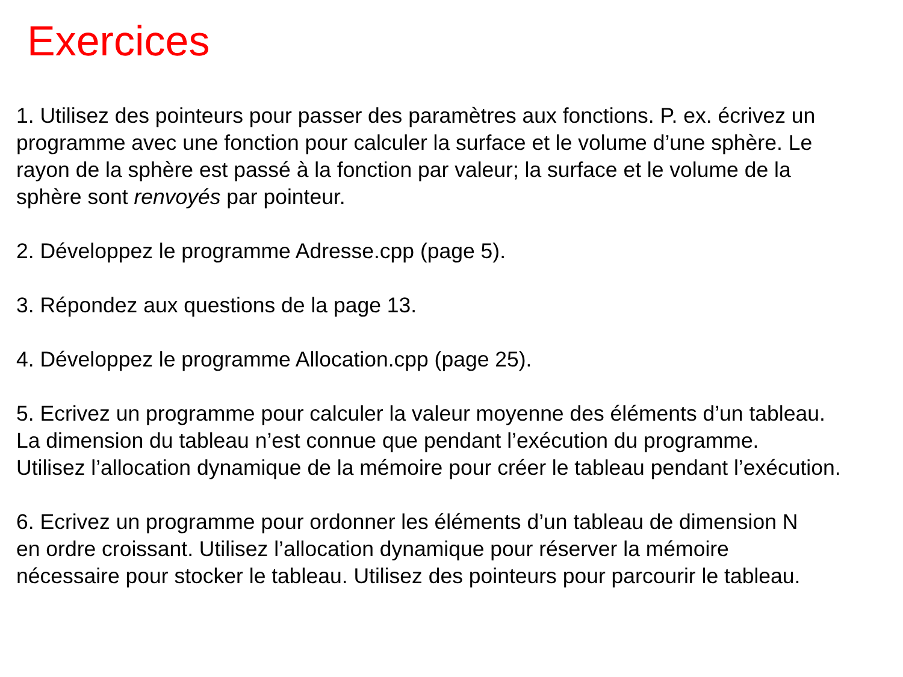Exercices
1. Utilisez des pointeurs pour passer des paramètres aux fonctions. P. ex. écrivez un
programme avec une fonction pour calculer la surface et le volume d’une sphère. Le
rayon de la sphère est passé à la fonction par valeur; la surface et le volume de la
sphère sont renvoyés par pointeur.
2. Développez le programme Adresse.cpp (page 5).
3. Répondez aux questions de la page 13.
4. Développez le programme Allocation.cpp (page 25).
5. Ecrivez un programme pour calculer la valeur moyenne des éléments d’un tableau.
La dimension du tableau n’est connue que pendant l’exécution du programme.
Utilisez l’allocation dynamique de la mémoire pour créer le tableau pendant l’exécution.
6. Ecrivez un programme pour ordonner les éléments d’un tableau de dimension N
en ordre croissant. Utilisez l’allocation dynamique pour réserver la mémoire
nécessaire pour stocker le tableau. Utilisez des pointeurs pour parcourir le tableau.